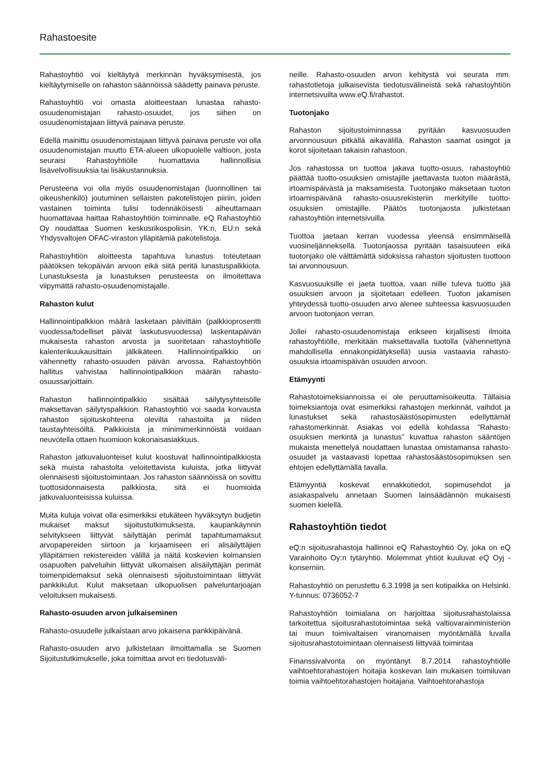Rahastoesite
Rahastoyhtiö voi kieltäytyä merkinnän hyväksymisestä, jos kieltäytymiselle on rahaston säännöissä säädetty painava peruste.
Rahastoyhtiö voi omasta aloitteestaan lunastaa rahasto-osuudenomistajan rahasto-osuudet, jos siihen on osuudenomistajaan liittyvä painava peruste.
Edellä mainittu osuudenomistajaan liittyvä painava peruste voi olla osuudenomistajan muutto ETA-alueen ulkopuolelle valtioon, josta seuraisi Rahastoyhtiölle huomattavia hallinnollisia lisävelvollisuuksia tai lisäkustannuksia.
Perusteena voi olla myös osuudenomistajan (luonnollinen tai oikeushenkilö) joutuminen sellaisten pakotelistojen piiriin, joiden vastainen toiminta tulisi todennäköisesti aiheuttamaan huomattavaa haittaa Rahastoyhtiön toiminnalle. eQ Rahastoyhtiö Oy noudattaa Suomen keskusrikospoliisin, YK:n, EU:n sekä Yhdysvaltojen OFAC-viraston ylläpitämiä pakotelistoja.
Rahastoyhtiön aloitteesta tapahtuva lunastus toteutetaan päätöksen tekopäivän arvoon eikä siitä peritä lunastuspalkkiota. Lunastuksesta ja lunastuksen perusteesta on ilmoitettava viipymättä rahasto-osuudenomistajalle.
Rahaston kulut
Hallinnointipalkkion määrä lasketaan päivittäin (palkkioprosentti vuodessa/todelliset päivät laskutusvuodessa) laskentapäivän mukaisesta rahaston arvosta ja suoritetaan rahastoyhtiölle kalenterikuukausittain jälkikäteen. Hallinnointipalkkio on vähennetty rahasto-osuuden päivän arvossa. Rahastoyhtiön hallitus vahvistaa hallinnointipalkkion määrän rahasto-osuussarjoittain.
Rahaston hallinnointipalkkio sisältää säilytysyhteisölle maksettavan säilytyspalkkion. Rahastoyhtiö voi saada korvausta rahaston sijoituskohteena olevilta rahastoilta ja niiden taustayhteisöiltä. Palkkioista ja minimimerkinnöistä voidaan neuvotella ottaen huomioon kokonaisasiakkuus.
Rahaston jatkuvaluonteiset kulut koostuvat hallinnointipalkkiosta sekä muista rahastolta veloitettavista kuluista, jotka liittyvät olennaisesti sijoitustoimintaan. Jos rahaston säännöissä on sovittu tuottosidonnaisesta palkkiosta, sitä ei huomioida jatkuvaluonteisissa kuluissa.
Muita kuluja voivat olla esimerkiksi etukäteen hyväksytyn budjetin mukaiset maksut sijoitustutkimuksesta, kaupankäynnin selvitykseen liittyvät säilyttäjän perimät tapahtumamaksut arvopapereiden siirtoon ja kirjaamiseen eri alisäilyttäjien ylläpitämien rekistereiden välillä ja näitä koskevien kolmansien osapuolten palveluihin liittyvät ulkomaisen alisäilyttäjän perimät toimenpidemaksut sekä olennaisesti sijoitustoimintaan liittyvät pankkikulut. Kulut maksetaan ulkopuolisen palveluntarjoajan veloituksen mukaisesti.
Rahasto-osuuden arvon julkaiseminen
Rahasto-osuudelle julkaistaan arvo jokaisena pankkipäivänä.
Rahasto-osuuden arvo julkistetaan ilmoittamalla se Suomen Sijoitustutkimukselle, joka toimittaa arvot eri tiedotusväli-
neille. Rahasto-osuuden arvon kehitystä voi seurata mm. rahastotietoja julkaisevista tiedotusvälineistä sekä rahastoyhtiön internetsivuilta www.eQ.fi/rahastot.
Tuotonjako
Rahaston sijoitustoiminnassa pyritään kasvuosuuden arvonnousuun pitkällä aikavälillä. Rahaston saamat osingot ja korot sijoitetaan takaisin rahastoon.
Jos rahastossa on tuottoa jakava tuotto-osuus, rahastoyhtiö päättää tuotto-osuuksien omistajille jaettavasta tuoton määrästä, irtoamispäivästä ja maksamisesta. Tuotonjako maksetaan tuoton irtoamispäivänä rahasto-osuusrekisteriin merkityille tuotto-osuuksien omistajille. Päätös tuotonjaosta julkistetaan rahastoyhtiön internetsivuilla.
Tuottoa jaetaan kerran vuodessa yleensä ensimmäisellä vuosineljänneksellä. Tuotonjaossa pyritään tasaisuuteen eikä tuotonjako ole välttämättä sidoksissa rahaston sijoitusten tuottoon tai arvonnousuun.
Kasvuosuuksille ei jaeta tuottoa, vaan niille tuleva tuotto jää osuuksien arvoon ja sijoitetaan edelleen. Tuoton jakamisen yhteydessä tuotto-osuuden arvo alenee suhteessa kasvuosuuden arvoon tuotonjaon verran.
Jollei rahasto-osuudenomistaja erikseen kirjallisesti ilmoita rahastoyhtiölle, merkitään maksettavalla tuotolla (vähennettynä mahdollisella ennakonpidätyksellä) uusia vastaavia rahasto-osuuksia irtoamispäivän osuuden arvoon.
Etämyynti
Rahastotoimeksiannoissa ei ole peruuttamisoikeutta. Tällaisia toimeksiantoja ovat esimerkiksi rahastojen merkinnät, vaihdot ja lunastukset sekä rahastosäästösopimusten edellyttämät rahastomerkinnät. Asiakas voi edellä kohdassa ”Rahasto-osuuksien merkintä ja lunastus” kuvattua rahaston sääntöjen mukaista menettelyä noudattaen lunastaa omistamansa rahasto-osuudet ja vastaavasti lopettaa rahastosäästösopimuksen sen ehtojen edellyttämällä tavalla.
Etämyyntiä koskevat ennakkotiedot, sopimusehdot ja asiakaspalvelu annetaan Suomen lainsäädännön mukaisesti suomen kielellä.
Rahastoyhtiön tiedot
eQ:n sijoitusrahastoja hallinnoi eQ Rahastoyhtiö Oy, joka on eQ Varainhoito Oy:n tytäryhtiö. Molemmat yhtiöt kuuluvat eQ Oyj -konserniin.
Rahastoyhtiö on perustettu 6.3.1998 ja sen kotipaikka on Helsinki. Y-tunnus: 0736052-7
Rahastoyhtiön toimialana on harjoittaa sijoitusrahastolaissa tarkoitettua sijoitusrahastotoimintaa sekä valtiovarainministeriön tai muun toimivaltaisen viranomaisen myöntämällä luvalla sijoitusrahastotoimintaan olennaisesti liittyvää toimintaa
Finanssivalvonta on myöntänyt 8.7.2014 rahastoyhtiölle vaihtoehtorahastojen hoitajia koskevan lain mukaisen toimiluvan toimia vaihtoehtorahastojen hoitajana. Vaihtoehtorahastoja